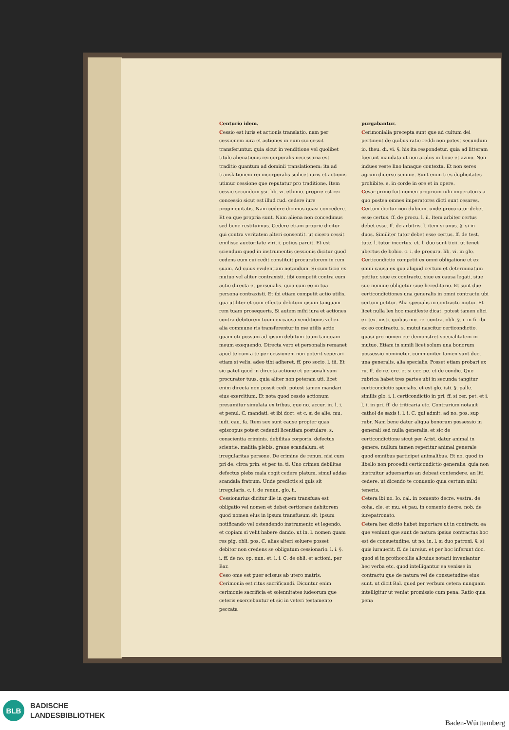Centurio idem.
Cessio est iuris et actionis translatio. nam per cessionem iura et actiones in eum cui cessit transferuntur. quia sicut in venditione vel quolibet titulo alienationis rei corporalis necessaria est traditio quantum ad dominii translationem: ita ad translationem rei incorporalis scilicet iuris et actionis utimur cessione que reputatur pro traditione. Item cessio secundum ysi. lib. vi. ethimo. proprie est rei concessio sicut est illud rud. cedere iure propinquitatis. Nam cedere dicimus quasi concedere. Et ea que propria sunt. Nam aliena non concedimus sed bene restituimus. Cedere etiam proprie dicitur qui contra veritatem alteri consentit. ut cicero cessit emilisse auctoritate viri. i. potius paruit. Et est sciendum quod in instrumentis cessionis dicitur quod cedens eum cui cedit constituit procuratorem in rem suam. Ad cuius evidentiam notandum. Si cum ticio ex mutuo vel aliter contraxisti. tibi competit contra eum actio directa et personalis. quia cum eo in tua persona contraxisti. Et ibi etiam competit actio utilis. qua utiliter et cum effectu debitum ipsum tanquam rem tuam prosequeris. Si autem mihi iura et actiones contra debitorem tuum ex causa venditionis vel ex alia commune ris transferentur in me utilis actio quam uti possum ad ipsum debitum tuum tanquam meum exequendo. Directa vero et personalis remanet apud te cum a te per cessionem non poterit seperari etiam si velis. adeo tibi adheret. ff. pro socio. l. iii. Et sic patet quod in directa actione et personali sum procurator tuus. quia aliter non poteram uti. licet enim directa non possit cedi. potest tamen mandari eius exercitium. Et nota quod cessio actionum presumitur simulata ex tribus. que no. accur. in. l. i. et penul. C. mandati. et ibi doct. et c. si de alie. mu. iudi. cau. fa. Item sex sunt cause propter quas episcopus potest cedendi licentiam postulare. s. conscientia criminis. debilitas corporis. defectus scientie. malitia plebis. graue scandalum. et irregularitas persone. De crimine de renun. nisi cum pri de. circa prin. et per to. ti. Uno crimen debilitas defectus plebs mala cogit cedere platum. simul addas scandala fratrum. Unde predictis si quis sit irregularis. c. i. de renun. glo. ii.
Cessionarius dicitur ille in quem transfusa est obligatio vel nomen et debet certiorare debitorem quod nomen eius in ipsum transfusum sit. ipsum notificando vel ostendendo instrumento et legendo. et copiam si velit habere dando. ut in. l. nomen quam res pig. obli. pos. C. alias alteri soluere posset debitor non credens se obligatum cessionario. l. i. §. i. ff. de no. op. nun. et. l. i. C. de obli. et actioni. per Bar.
Ceso ome est puer scissus ab utero matris.
Cerimonia est ritus sacrificandi. Dicuntur enim cerimonie sacrificia et solennitates iudeorum que ceteris exercebantur et sic in veteri testamento peccata
purgabantur.
Cerimonialia precepta sunt que ad cultum dei pertinent de quibus ratio reddi non potest secundum io. theu. di. vi. §. his ita respondetur. quia ad litteram fuerunt mandata ut non arabis in boue et azino. Non indues veste lino lanaque contexta. Et non seres agrum diuerso semine. Sunt enim tres duplicitates prohibite. s. in corde in ore et in opere.
Cesar primo fuit nomen proprium iulii imperatoris a quo postea omnes imperatores dicti sunt cesares.
Certum dicitur non dubium. unde procurator debet esse certus. ff. de procu. l. ii. Item arbiter certus debet esse. ff. de arbitris. l. item si unus. §. si in duos. Similiter tutor debet esse certus. ff. de test. tute. l. tutor incertus. et. l. duo sunt ticii. ut tenet ubertus de bobio. c. i. de procura. lib. vi. in glo.
Certicondictio competit ex omni obligatione et ex omni causa ex qua aliquid certum et determinatum petitur. siue ex contractu. siue ex causa legati. siue suo nomine obligetur siue hereditario. Et sunt due certicondictiones una generalis in omni contractu ubi certum petitur. Alia specialis in contractu mutui. Et licet nulla lex hoc manifeste dicat. potest tamen elici ex tex. insti. quibus mo. re. contra. obli. §. i. in fi. ibi ex eo contractu. s. mutui nascitur certicondictio. quasi pro nomen eo: demonstret specialitatem in mutuo. Etiam in simili licet solum una bonorum possessio nominetur. communiter tamen sunt due. una generalis. alia specialis. Posset etiam probari ex ru. ff. de re. cre. et si cer. pe. et de condic. Que rubrica habet tres partes ubi in secunda tangitur certicondictio specialis. et est glo. isti. §. palle. similis glo. i. l. certicondictio in pri. ff. si cer. pet. et i. l. i. in pri. ff. de triticaria etc. Contrarium notauit cathol de saxis i. l. i. C. qui admit. ad no. pos. sup rubr. Nam bene datur aliqua bonorum possessio in generali sed nulla generalis. et sic de certicondictione sicut per Arist. datur animal in genere. nullum tamen reperitur animal generale quod omnibus participet animalibus. Et no. quod in libello non procedit certicondictio generalis. quia non instruitur aduersarius an debeat contendere. an liti cedere. ut dicendo te conuenio quia certum mihi teneris.
Cetera ibi no. Io. cal. in comento decre. vestra. de coha. cle. et mu. et pau. in comento decre. nob. de iurepatronato.
Cetera hec dictio habet importare ut in contractu ea que veniunt que sunt de natura ipsius contractus hoc est de consuetudine. ut no. in. l. si duo patroni. §. si quis iurauerit. ff. de iureiur. et per hoc inferunt doc. quod si in prothocollis alicuius notarii inveniantur hec verba etc. quod intelligantur ea venisse in contractu que de natura vel de consuetudine eius sunt. ut dicit Bal. quod per verbum cetera nunquam intelligitur ut veniat promissio cum pena. Ratio quia pena
BLB
BADISCHE
LANDESBIBLIOTHEK
Baden-Württemberg